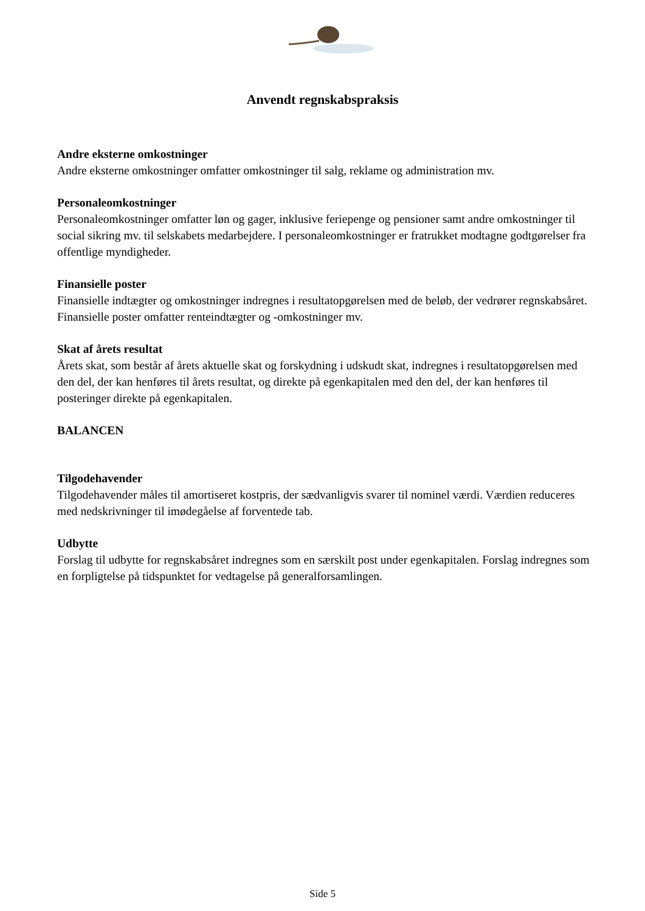Anvendt regnskabspraksis
Andre eksterne omkostninger
Andre eksterne omkostninger omfatter omkostninger til salg, reklame og administration mv.
Personaleomkostninger
Personaleomkostninger omfatter løn og gager, inklusive feriepenge og pensioner samt andre omkostninger til social sikring mv. til selskabets medarbejdere. I personaleomkostninger er fratrukket modtagne godtgørelser fra offentlige myndigheder.
Finansielle poster
Finansielle indtægter og omkostninger indregnes i resultatopgørelsen med de beløb, der vedrører regnskabsåret. Finansielle poster omfatter renteindtægter og -omkostninger mv.
Skat af årets resultat
Årets skat, som består af årets aktuelle skat og forskydning i udskudt skat, indregnes i resultatopgørelsen med den del, der kan henføres til årets resultat, og direkte på egenkapitalen med den del, der kan henføres til posteringer direkte på egenkapitalen.
BALANCEN
Tilgodehavender
Tilgodehavender måles til amortiseret kostpris, der sædvanligvis svarer til nominel værdi. Værdien reduceres med nedskrivninger til imødegåelse af forventede tab.
Udbytte
Forslag til udbytte for regnskabsåret indregnes som en særskilt post under egenkapitalen. Forslag indregnes som en forpligtelse på tidspunktet for vedtagelse på generalforsamlingen.
Side 5